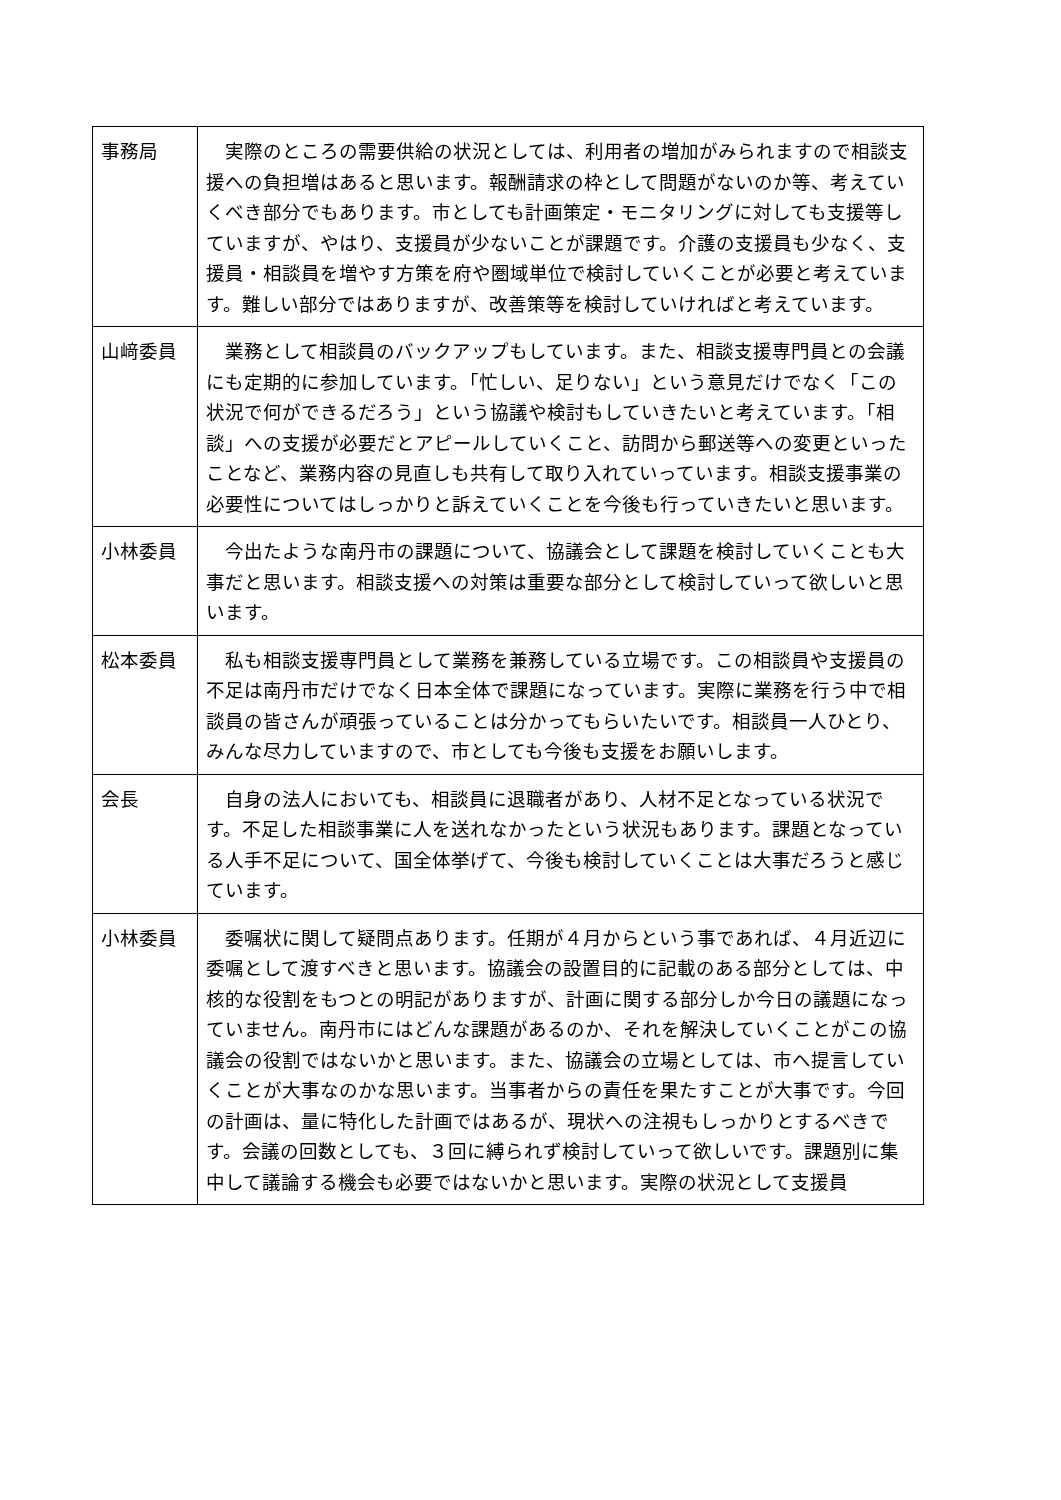| 事務局 | 実際のところの需要供給の状況としては、利用者の増加がみられますので相談支援への負担増はあると思います。報酬請求の枠として問題がないのか等、考えていくべき部分でもあります。市としても計画策定・モニタリングに対しても支援等していますが、やはり、支援員が少ないことが課題です。介護の支援員も少なく、支援員・相談員を増やす方策を府や圏域単位で検討していくことが必要と考えています。難しい部分ではありますが、改善策等を検討していければと考えています。 |
| 山﨑委員 | 業務として相談員のバックアップもしています。また、相談支援専門員との会議にも定期的に参加しています。「忙しい、足りない」という意見だけでなく「この状況で何ができるだろう」という協議や検討もしていきたいと考えています。「相談」への支援が必要だとアピールしていくこと、訪問から郵送等への変更といったことなど、業務内容の見直しも共有して取り入れていっています。相談支援事業の必要性についてはしっかりと訴えていくことを今後も行っていきたいと思います。 |
| 小林委員 | 今出たような南丹市の課題について、協議会として課題を検討していくことも大事だと思います。相談支援への対策は重要な部分として検討していって欲しいと思います。 |
| 松本委員 | 私も相談支援専門員として業務を兼務している立場です。この相談員や支援員の不足は南丹市だけでなく日本全体で課題になっています。実際に業務を行う中で相談員の皆さんが頑張っていることは分かってもらいたいです。相談員一人ひとり、みんな尽力していますので、市としても今後も支援をお願いします。 |
| 会長 | 自身の法人においても、相談員に退職者があり、人材不足となっている状況です。不足した相談事業に人を送れなかったという状況もあります。課題となっている人手不足について、国全体挙げて、今後も検討していくことは大事だろうと感じています。 |
| 小林委員 | 委嘱状に関して疑問点あります。任期が４月からという事であれば、４月近辺に委嘱として渡すべきと思います。協議会の設置目的に記載のある部分としては、中核的な役割をもつとの明記がありますが、計画に関する部分しか今日の議題になっていません。南丹市にはどんな課題があるのか、それを解決していくことがこの協議会の役割ではないかと思います。また、協議会の立場としては、市へ提言していくことが大事なのかな思います。当事者からの責任を果たすことが大事です。今回の計画は、量に特化した計画ではあるが、現状への注視もしっかりとするべきです。会議の回数としても、３回に縛られず検討していって欲しいです。課題別に集中して議論する機会も必要ではないかと思います。実際の状況として支援員 |